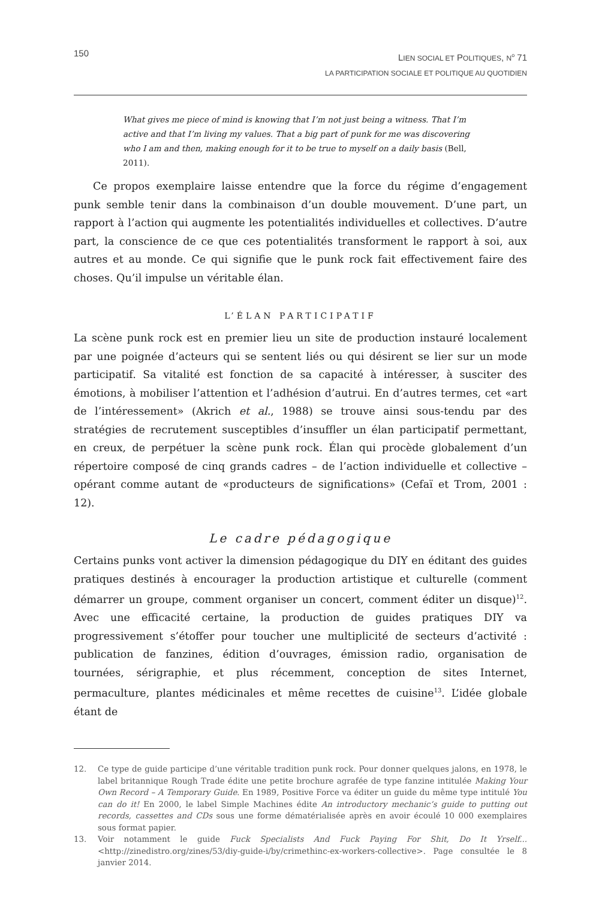150
LIEN SOCIAL ET POLITIQUES, N<sup>o</sup> 71
LA PARTICIPATION SOCIALE ET POLITIQUE AU QUOTIDIEN
What gives me piece of mind is knowing that I’m not just being a witness. That I’m active and that I’m living my values. That a big part of punk for me was discovering who I am and then, making enough for it to be true to myself on a daily basis (Bell, 2011).
Ce propos exemplaire laisse entendre que la force du régime d’engagement punk semble tenir dans la combinaison d’un double mouvement. D’une part, un rapport à l’action qui augmente les potentialités individuelles et collectives. D’autre part, la conscience de ce que ces potentialités transforment le rapport à soi, aux autres et au monde. Ce qui signifie que le punk rock fait effectivement faire des choses. Qu’il impulse un véritable élan.
L’ÉLAN PARTICIPATIF
La scène punk rock est en premier lieu un site de production instauré localement par une poignée d’acteurs qui se sentent liés ou qui désirent se lier sur un mode participatif. Sa vitalité est fonction de sa capacité à intéresser, à susciter des émotions, à mobiliser l’attention et l’adhésion d’autrui. En d’autres termes, cet «art de l’intéressement» (Akrich et al., 1988) se trouve ainsi sous-tendu par des stratégies de recrutement susceptibles d’insuffler un élan participatif permettant, en creux, de perpétuer la scène punk rock. Élan qui procède globalement d’un répertoire composé de cinq grands cadres – de l’action individuelle et collective – opérant comme autant de «producteurs de significations» (Cefaï et Trom, 2001 : 12).
Le cadre pédagogique
Certains punks vont activer la dimension pédagogique du DIY en éditant des guides pratiques destinés à encourager la production artistique et culturelle (comment démarrer un groupe, comment organiser un concert, comment éditer un disque)<sup>12</sup>. Avec une efficacité certaine, la production de guides pratiques DIY va progressivement s’étoffer pour toucher une multiplicité de secteurs d’activité : publication de fanzines, édition d’ouvrages, émission radio, organisation de tournées, sérigraphie, et plus récemment, conception de sites Internet, permaculture, plantes médicinales et même recettes de cuisine<sup>13</sup>. L’idée globale étant de
12. Ce type de guide participe d’une véritable tradition punk rock. Pour donner quelques jalons, en 1978, le label britannique Rough Trade édite une petite brochure agrafée de type fanzine intitulée Making Your Own Record – A Temporary Guide. En 1989, Positive Force va éditer un guide du même type intitulé You can do it! En 2000, le label Simple Machines édite An introductory mechanic’s guide to putting out records, cassettes and CDs sous une forme dématérialisée après en avoir écoulé 10 000 exemplaires sous format papier.
13. Voir notamment le guide Fuck Specialists And Fuck Paying For Shit, Do It Yrself... <http://zinedistro.org/zines/53/diy-guide-i/by/crimethinc-ex-workers-collective>. Page consultée le 8 janvier 2014.